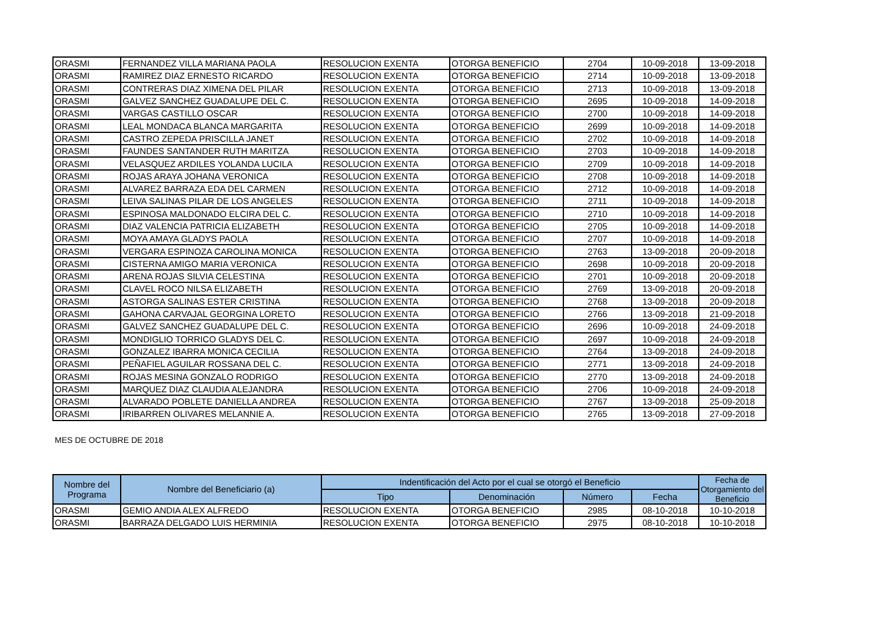| ORASMI | FERNANDEZ VILLA MARIANA PAOLA | RESOLUCION EXENTA | OTORGA BENEFICIO | 2704 | 10-09-2018 | 13-09-2018 |
| ORASMI | RAMIREZ DIAZ ERNESTO RICARDO | RESOLUCION EXENTA | OTORGA BENEFICIO | 2714 | 10-09-2018 | 13-09-2018 |
| ORASMI | CONTRERAS DIAZ XIMENA DEL PILAR | RESOLUCION EXENTA | OTORGA BENEFICIO | 2713 | 10-09-2018 | 13-09-2018 |
| ORASMI | GALVEZ SANCHEZ GUADALUPE DEL C. | RESOLUCION EXENTA | OTORGA BENEFICIO | 2695 | 10-09-2018 | 14-09-2018 |
| ORASMI | VARGAS CASTILLO OSCAR | RESOLUCION EXENTA | OTORGA BENEFICIO | 2700 | 10-09-2018 | 14-09-2018 |
| ORASMI | LEAL MONDACA BLANCA MARGARITA | RESOLUCION EXENTA | OTORGA BENEFICIO | 2699 | 10-09-2018 | 14-09-2018 |
| ORASMI | CASTRO ZEPEDA PRISCILLA JANET | RESOLUCION EXENTA | OTORGA BENEFICIO | 2702 | 10-09-2018 | 14-09-2018 |
| ORASMI | FAUNDES SANTANDER RUTH MARITZA | RESOLUCION EXENTA | OTORGA BENEFICIO | 2703 | 10-09-2018 | 14-09-2018 |
| ORASMI | VELASQUEZ ARDILES YOLANDA LUCILA | RESOLUCION EXENTA | OTORGA BENEFICIO | 2709 | 10-09-2018 | 14-09-2018 |
| ORASMI | ROJAS ARAYA JOHANA VERONICA | RESOLUCION EXENTA | OTORGA BENEFICIO | 2708 | 10-09-2018 | 14-09-2018 |
| ORASMI | ALVAREZ BARRAZA EDA DEL CARMEN | RESOLUCION EXENTA | OTORGA BENEFICIO | 2712 | 10-09-2018 | 14-09-2018 |
| ORASMI | LEIVA SALINAS PILAR DE LOS ANGELES | RESOLUCION EXENTA | OTORGA BENEFICIO | 2711 | 10-09-2018 | 14-09-2018 |
| ORASMI | ESPINOSA MALDONADO ELCIRA DEL C. | RESOLUCION EXENTA | OTORGA BENEFICIO | 2710 | 10-09-2018 | 14-09-2018 |
| ORASMI | DIAZ VALENCIA PATRICIA ELIZABETH | RESOLUCION EXENTA | OTORGA BENEFICIO | 2705 | 10-09-2018 | 14-09-2018 |
| ORASMI | MOYA AMAYA GLADYS PAOLA | RESOLUCION EXENTA | OTORGA BENEFICIO | 2707 | 10-09-2018 | 14-09-2018 |
| ORASMI | VERGARA ESPINOZA CAROLINA MONICA | RESOLUCION EXENTA | OTORGA BENEFICIO | 2763 | 13-09-2018 | 20-09-2018 |
| ORASMI | CISTERNA AMIGO MARIA VERONICA | RESOLUCION EXENTA | OTORGA BENEFICIO | 2698 | 10-09-2018 | 20-09-2018 |
| ORASMI | ARENA ROJAS SILVIA CELESTINA | RESOLUCION EXENTA | OTORGA BENEFICIO | 2701 | 10-09-2018 | 20-09-2018 |
| ORASMI | CLAVEL ROCO NILSA ELIZABETH | RESOLUCION EXENTA | OTORGA BENEFICIO | 2769 | 13-09-2018 | 20-09-2018 |
| ORASMI | ASTORGA SALINAS ESTER CRISTINA | RESOLUCION EXENTA | OTORGA BENEFICIO | 2768 | 13-09-2018 | 20-09-2018 |
| ORASMI | GAHONA CARVAJAL GEORGINA LORETO | RESOLUCION EXENTA | OTORGA BENEFICIO | 2766 | 13-09-2018 | 21-09-2018 |
| ORASMI | GALVEZ SANCHEZ GUADALUPE DEL C. | RESOLUCION EXENTA | OTORGA BENEFICIO | 2696 | 10-09-2018 | 24-09-2018 |
| ORASMI | MONDIGLIO TORRICO GLADYS DEL C. | RESOLUCION EXENTA | OTORGA BENEFICIO | 2697 | 10-09-2018 | 24-09-2018 |
| ORASMI | GONZALEZ IBARRA MONICA CECILIA | RESOLUCION EXENTA | OTORGA BENEFICIO | 2764 | 13-09-2018 | 24-09-2018 |
| ORASMI | PEÑAFIEL AGUILAR ROSSANA DEL C. | RESOLUCION EXENTA | OTORGA BENEFICIO | 2771 | 13-09-2018 | 24-09-2018 |
| ORASMI | ROJAS MESINA GONZALO RODRIGO | RESOLUCION EXENTA | OTORGA BENEFICIO | 2770 | 13-09-2018 | 24-09-2018 |
| ORASMI | MARQUEZ DIAZ CLAUDIA ALEJANDRA | RESOLUCION EXENTA | OTORGA BENEFICIO | 2706 | 10-09-2018 | 24-09-2018 |
| ORASMI | ALVARADO POBLETE DANIELLA ANDREA | RESOLUCION EXENTA | OTORGA BENEFICIO | 2767 | 13-09-2018 | 25-09-2018 |
| ORASMI | IRIBARREN OLIVARES MELANNIE A. | RESOLUCION EXENTA | OTORGA BENEFICIO | 2765 | 13-09-2018 | 27-09-2018 |
MES DE OCTUBRE DE 2018
| Nombre del Programa | Nombre del Beneficiario (a) | Indentificación del Acto por el cual se otorgó el Beneficio | | | | Fecha de Otorgamiento del Beneficio |
| --- | --- | --- | --- | --- | --- | --- |
| | | Tipo | Denominación | Número | Fecha | |
| ORASMI | GEMIO ANDIA ALEX ALFREDO | RESOLUCION EXENTA | OTORGA BENEFICIO | 2985 | 08-10-2018 | 10-10-2018 |
| ORASMI | BARRAZA DELGADO LUIS HERMINIA | RESOLUCION EXENTA | OTORGA BENEFICIO | 2975 | 08-10-2018 | 10-10-2018 |